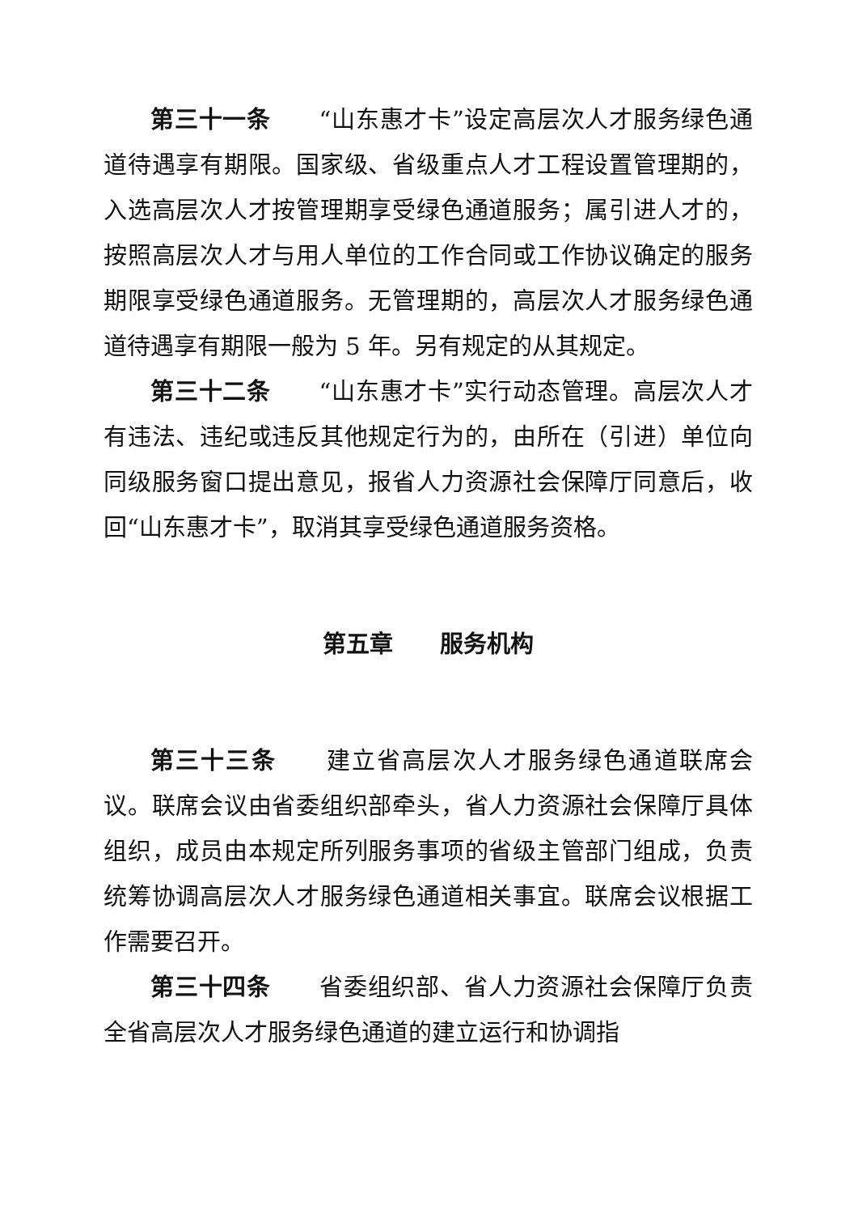第三十一条　　“山东惠才卡”设定高层次人才服务绿色通道待遇享有期限。国家级、省级重点人才工程设置管理期的，入选高层次人才按管理期享受绿色通道服务；属引进人才的，按照高层次人才与用人单位的工作合同或工作协议确定的服务期限享受绿色通道服务。无管理期的，高层次人才服务绿色通道待遇享有期限一般为 5 年。另有规定的从其规定。
第三十二条　　“山东惠才卡”实行动态管理。高层次人才有违法、违纪或违反其他规定行为的，由所在（引进）单位向同级服务窗口提出意见，报省人力资源社会保障厅同意后，收回“山东惠才卡”，取消其享受绿色通道服务资格。
第五章　　服务机构
第三十三条　　建立省高层次人才服务绿色通道联席会议。联席会议由省委组织部牵头，省人力资源社会保障厅具体组织，成员由本规定所列服务事项的省级主管部门组成，负责统筹协调高层次人才服务绿色通道相关事宜。联席会议根据工作需要召开。
第三十四条　　省委组织部、省人力资源社会保障厅负责全省高层次人才服务绿色通道的建立运行和协调指